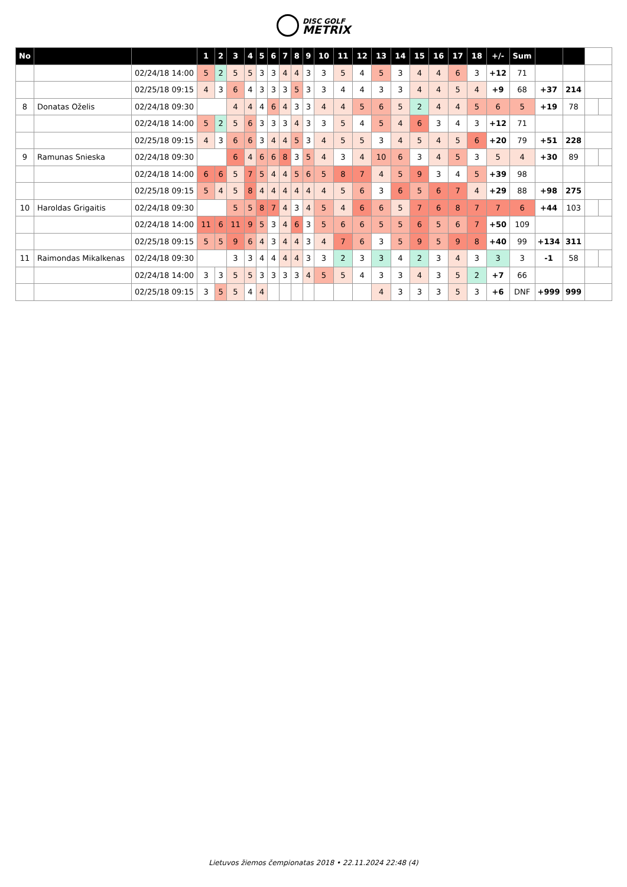DISC GOLF METRIX
| No | | | 1 | 2 | 3 | 4 | 5 | 6 | 7 | 8 | 9 | 10 | 11 | 12 | 13 | 14 | 15 | 16 | 17 | 18 | +/- | Sum | | | | |
| --- | --- | --- | --- | --- | --- | --- | --- | --- | --- | --- | --- | --- | --- | --- | --- | --- | --- | --- | --- | --- | --- | --- | --- | --- | --- | --- |
| | | 02/24/18 14:00 | 5 | 2 | 5 | 5 | 3 | 3 | 4 | 4 | 3 | 3 | 5 | 4 | 5 | 3 | 4 | 4 | 6 | 3 | +12 | 71 | | | | |
| | | 02/25/18 09:15 | 4 | 3 | 6 | 4 | 3 | 3 | 3 | 5 | 3 | 3 | 4 | 4 | 3 | 3 | 4 | 4 | 5 | 4 | +9 | 68 | +37 | 214 | | |
| 8 | Donatas Oželis | 02/24/18 09:30 | | | 4 | 4 | 4 | 6 | 4 | 3 | 3 | 4 | 4 | 5 | 6 | 5 | 2 | 4 | 4 | 5 | 6 | 5 | +19 | 78 | | |
| | | 02/24/18 14:00 | 5 | 2 | 5 | 6 | 3 | 3 | 3 | 4 | 3 | 3 | 5 | 4 | 5 | 4 | 6 | 3 | 4 | 3 | +12 | 71 | | | | |
| | | 02/25/18 09:15 | 4 | 3 | 6 | 6 | 3 | 4 | 4 | 5 | 3 | 4 | 5 | 5 | 3 | 4 | 5 | 4 | 5 | 6 | +20 | 79 | +51 | 228 | | |
| 9 | Ramunas Snieska | 02/24/18 09:30 | | | 6 | 4 | 6 | 6 | 8 | 3 | 5 | 4 | 3 | 4 | 10 | 6 | 3 | 4 | 5 | 3 | 5 | 4 | +30 | 89 | | |
| | | 02/24/18 14:00 | 6 | 6 | 5 | 7 | 5 | 4 | 4 | 5 | 6 | 5 | 8 | 7 | 4 | 5 | 9 | 3 | 4 | 5 | +39 | 98 | | | | |
| | | 02/25/18 09:15 | 5 | 4 | 5 | 8 | 4 | 4 | 4 | 4 | 4 | 4 | 5 | 6 | 3 | 6 | 5 | 6 | 7 | 4 | +29 | 88 | +98 | 275 | | |
| 10 | Haroldas Grigaitis | 02/24/18 09:30 | | | 5 | 5 | 8 | 7 | 4 | 3 | 4 | 5 | 4 | 6 | 6 | 5 | 7 | 6 | 8 | 7 | 7 | 6 | +44 | 103 | | |
| | | 02/24/18 14:00 | 11 | 6 | 11 | 9 | 5 | 3 | 4 | 6 | 3 | 5 | 6 | 6 | 5 | 5 | 6 | 5 | 6 | 7 | +50 | 109 | | | | |
| | | 02/25/18 09:15 | 5 | 5 | 9 | 6 | 4 | 3 | 4 | 4 | 3 | 4 | 7 | 6 | 3 | 5 | 9 | 5 | 9 | 8 | +40 | 99 | +134 | 311 | | |
| 11 | Raimondas Mikalkenas | 02/24/18 09:30 | | | 3 | 3 | 4 | 4 | 4 | 4 | 3 | 3 | 2 | 3 | 3 | 4 | 2 | 3 | 4 | 3 | 3 | 3 | -1 | 58 | | |
| | | 02/24/18 14:00 | 3 | 3 | 5 | 5 | 3 | 3 | 3 | 3 | 4 | 5 | 5 | 4 | 3 | 3 | 4 | 3 | 5 | 2 | +7 | 66 | | | | |
| | | 02/25/18 09:15 | 3 | 5 | 5 | 4 | 4 | | | | | | | | 4 | 3 | 3 | 3 | 5 | 3 | +6 | DNF | +999 | 999 | | |
Lietuvos žiemos čempionatas 2018 • 22.11.2024 22:48 (4)